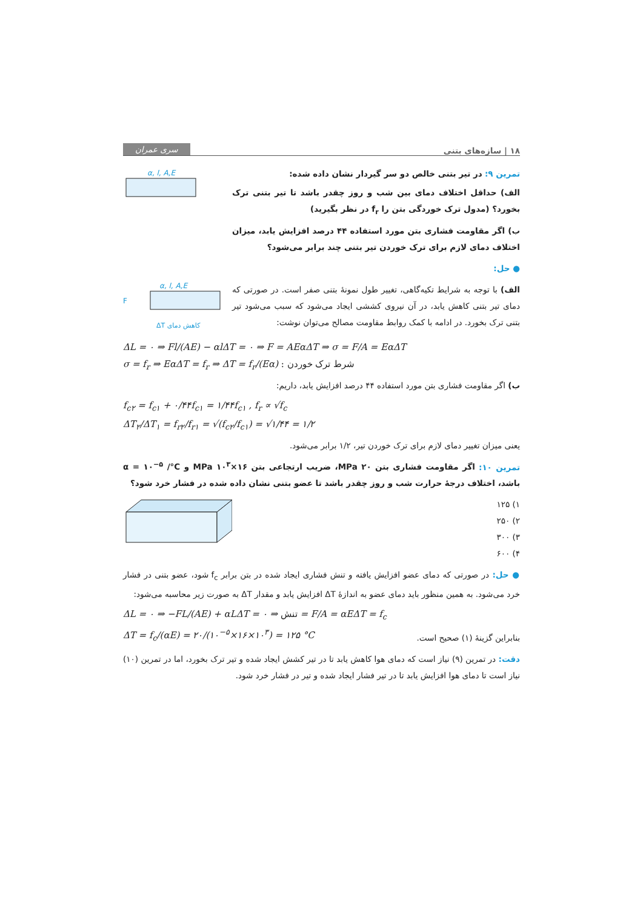۱۸ | سازه‌های بتنی سری عمران
تمرین ۹: در تیر بتنی خالص دو سر گیردار نشان داده شده:
الف) حداقل اختلاف دمای بین شب و روز چقدر باشد تا تیر بتنی ترک بخورد؟ (مدول ترک خوردگی بتن را f<sub>r</sub> در نظر بگیرید)
ب) اگر مقاومت فشاری بتن مورد استفاده ۴۴ درصد افزایش یابد، میزان اختلاف دمای لازم برای ترک خوردن تیر بتنی چند برابر می‌شود؟
α, l, A,E
● حل:
الف) با توجه به شرایط تکیه‌گاهی، تغییر طول نمونهٔ بتنی صفر است. در صورتی که دمای تیر بتنی کاهش یابد، در آن نیروی کششی ایجاد می‌شود که سبب می‌شود تیر بتنی ترک بخورد. در ادامه با کمک روابط مقاومت مصالح می‌توان نوشت:
α, l, A,E
F
ΔT کاهش دمای
ΔL = ۰ ⇒ Fl/(AE) − αlΔT = ۰ ⇒ F = AEαΔT ⇒ σ = F/A = EαΔT
σ = f<sub>r</sub> ⇒ EαΔT = f<sub>r</sub> ⇒ ΔT = f<sub>r</sub>/(Eα) : شرط ترک خوردن
ب) اگر مقاومت فشاری بتن مورد استفاده ۴۴ درصد افزایش یابد، داریم:
f<sub>c۲</sub> = f<sub>c۱</sub> + ۰/۴۴f<sub>c۱</sub> = ۱/۴۴f<sub>c۱</sub> , f<sub>r</sub> ∝ √f<sub>c</sub>
ΔT<sub>۲</sub>/ΔT<sub>۱</sub> = f<sub>r۲</sub>/f<sub>r۱</sub> = √(f<sub>c۲</sub>/f<sub>c۱</sub>) = √۱/۴۴ = ۱/۲
یعنی میزان تغییر دمای لازم برای ترک خوردن تیر، ۱/۲ برابر می‌شود.
تمرین ۱۰: اگر مقاومت فشاری بتن ۲۰ MPa، ضریب ارتجاعی بتن ۱۶×۱۰<sup>۳</sup> MPa و α = ۱۰<sup>−۵</sup> /°C باشد، اختلاف درجهٔ حرارت شب و روز چقدر باشد تا عضو بتنی نشان داده شده در فشار خرد شود؟
۱) ۱۲۵
۲) ۲۵۰
۳) ۳۰۰
۴) ۶۰۰
● حل: در صورتی که دمای عضو افزایش یافته و تنش فشاری ایجاد شده در بتن برابر f<sub>c</sub> شود، عضو بتنی در فشار خرد می‌شود. به همین منظور باید دمای عضو به اندازهٔ ΔT افزایش یابد و مقدار ΔT به صورت زیر محاسبه می‌شود:
ΔL = ۰ ⇒ −FL/(AE) + αLΔT = ۰ ⇒ تنش = F/A = αEΔT = f<sub>c</sub>
بنابراین گزینهٔ (۱) صحیح است.
ΔT = f<sub>c</sub>/(αE) = ۲۰/(۱۰<sup>−۵</sup>×۱۶×۱۰<sup>۳</sup>) = ۱۲۵ °C
دقت: در تمرین (۹) نیاز است که دمای هوا کاهش یابد تا در تیر کشش ایجاد شده و تیر ترک بخورد، اما در تمرین (۱۰) نیاز است تا دمای هوا افزایش یابد تا در تیر فشار ایجاد شده و تیر در فشار خرد شود.